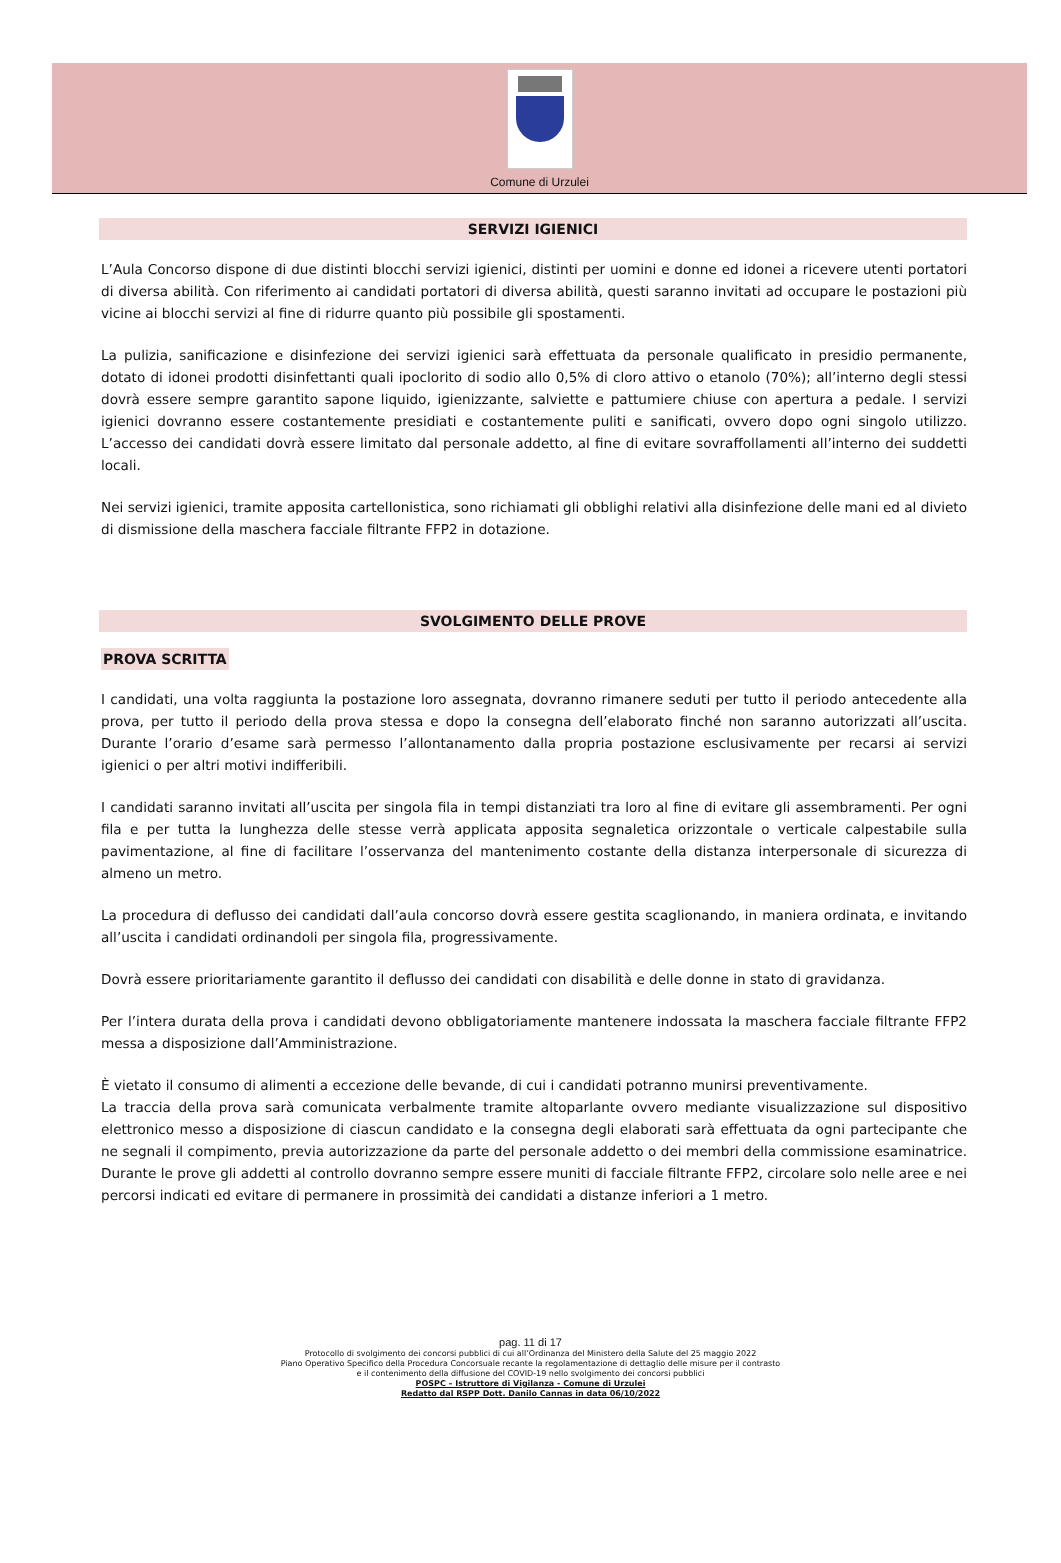Comune di Urzulei
SERVIZI IGIENICI
L’Aula Concorso dispone di due distinti blocchi servizi igienici, distinti per uomini e donne ed idonei a ricevere utenti portatori di diversa abilità. Con riferimento ai candidati portatori di diversa abilità, questi saranno invitati ad occupare le postazioni più vicine ai blocchi servizi al fine di ridurre quanto più possibile gli spostamenti.
La pulizia, sanificazione e disinfezione dei servizi igienici sarà effettuata da personale qualificato in presidio permanente, dotato di idonei prodotti disinfettanti quali ipoclorito di sodio allo 0,5% di cloro attivo o etanolo (70%); all’interno degli stessi dovrà essere sempre garantito sapone liquido, igienizzante, salviette e pattumiere chiuse con apertura a pedale. I servizi igienici dovranno essere costantemente presidiati e costantemente puliti e sanificati, ovvero dopo ogni singolo utilizzo. L’accesso dei candidati dovrà essere limitato dal personale addetto, al fine di evitare sovraffollamenti all’interno dei suddetti locali.
Nei servizi igienici, tramite apposita cartellonistica, sono richiamati gli obblighi relativi alla disinfezione delle mani ed al divieto di dismissione della maschera facciale filtrante FFP2 in dotazione.
SVOLGIMENTO DELLE PROVE
PROVA SCRITTA
I candidati, una volta raggiunta la postazione loro assegnata, dovranno rimanere seduti per tutto il periodo antecedente alla prova, per tutto il periodo della prova stessa e dopo la consegna dell’elaborato finché non saranno autorizzati all’uscita. Durante l’orario d’esame sarà permesso l’allontanamento dalla propria postazione esclusivamente per recarsi ai servizi igienici o per altri motivi indifferibili.
I candidati saranno invitati all’uscita per singola fila in tempi distanziati tra loro al fine di evitare gli assembramenti. Per ogni fila e per tutta la lunghezza delle stesse verrà applicata apposita segnaletica orizzontale o verticale calpestabile sulla pavimentazione, al fine di facilitare l’osservanza del mantenimento costante della distanza interpersonale di sicurezza di almeno un metro.
La procedura di deflusso dei candidati dall’aula concorso dovrà essere gestita scaglionando, in maniera ordinata, e invitando all’uscita i candidati ordinandoli per singola fila, progressivamente.
Dovrà essere prioritariamente garantito il deflusso dei candidati con disabilità e delle donne in stato di gravidanza.
Per l’intera durata della prova i candidati devono obbligatoriamente mantenere indossata la maschera facciale filtrante FFP2 messa a disposizione dall’Amministrazione.
È vietato il consumo di alimenti a eccezione delle bevande, di cui i candidati potranno munirsi preventivamente.
La traccia della prova sarà comunicata verbalmente tramite altoparlante ovvero mediante visualizzazione sul dispositivo elettronico messo a disposizione di ciascun candidato e la consegna degli elaborati sarà effettuata da ogni partecipante che ne segnali il compimento, previa autorizzazione da parte del personale addetto o dei membri della commissione esaminatrice. Durante le prove gli addetti al controllo dovranno sempre essere muniti di facciale filtrante FFP2, circolare solo nelle aree e nei percorsi indicati ed evitare di permanere in prossimità dei candidati a distanze inferiori a 1 metro.
pag. 11 di 17
Protocollo di svolgimento dei concorsi pubblici di cui all’Ordinanza del Ministero della Salute del 25 maggio 2022
Piano Operativo Specifico della Procedura Concorsuale recante la regolamentazione di dettaglio delle misure per il contrasto
e il contenimento della diffusione del COVID-19 nello svolgimento dei concorsi pubblici
POSPC – Istruttore di Vigilanza - Comune di Urzulei
Redatto dal RSPP Dott. Danilo Cannas in data 06/10/2022